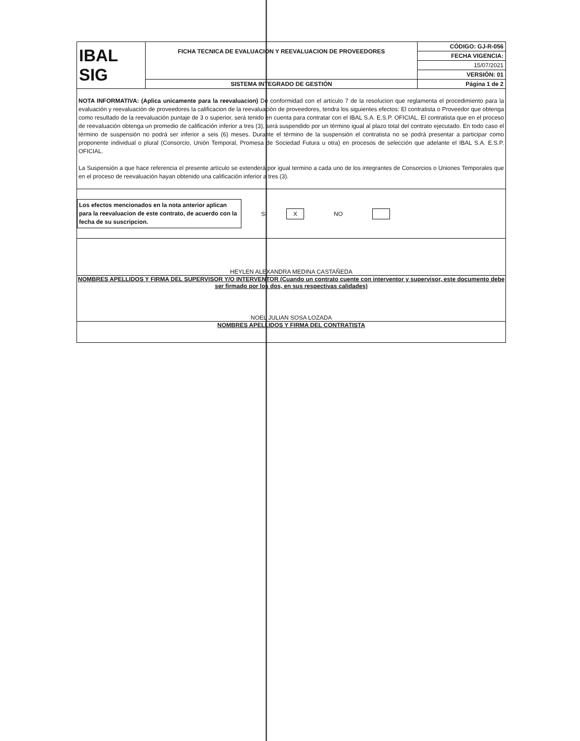| IBAL SIG | FICHA TECNICA DE EVALUACION Y REEVALUACION DE PROVEEDORES | CÓDIGO: GJ-R-056 |
| | | FECHA VIGENCIA: |
| | | 15/07/2021 |
| | | VERSIÓN: 01 |
| | SISTEMA INTEGRADO DE GESTIÓN | Página 1 de 2 |
NOTA INFORMATIVA: (Aplica unicamente para la reevaluacion) De conformidad con el artículo 7 de la resolucion que reglamenta el procedimiento para la evaluación y reevaluación de proveedores la calificacion de la reevaluación de proveedores, tendra los siguientes efectos: El contratista o Proveedor que obtenga como resultado de la reevaluación puntaje de 3 o superior, será tenido en cuenta para contratar con el IBAL S.A. E.S.P. OFICIAL. El contratista que en el proceso de reevaluación obtenga un promedio de calificación inferior a tres (3), será suspendido por un término igual al plazo total del contrato ejecutado. En todo caso el término de suspensión no podrá ser inferior a seis (6) meses. Durante el término de la suspensión el contratista no se podrá presentar a participar como proponente individual o plural (Consorcio, Unión Temporal, Promesa de Sociedad Futura u otra) en procesos de selección que adelante el IBAL S.A. E.S.P. OFICIAL.
La Suspensión a que hace referencia el presente artículo se extenderá por igual termino a cada uno de los integrantes de Consorcios o Uniones Temporales que en el proceso de reevaluación hayan obtenido una calificación inferior a tres (3).
Los efectos mencionados en la nota anterior aplican para la reevaluacion de este contrato, de acuerdo con la fecha de su suscripcion.
SI X NO
HEYLEN ALEXANDRA MEDINA CASTAÑEDA
NOMBRES APELLIDOS Y FIRMA DEL SUPERVISOR Y/O INTERVENTOR (Cuando un contrato cuente con interventor y supervisor, este documento debe ser firmado por los dos, en sus respectivas calidades)
NOEL JULIAN SOSA LOZADA
NOMBRES APELLIDOS Y FIRMA DEL CONTRATISTA